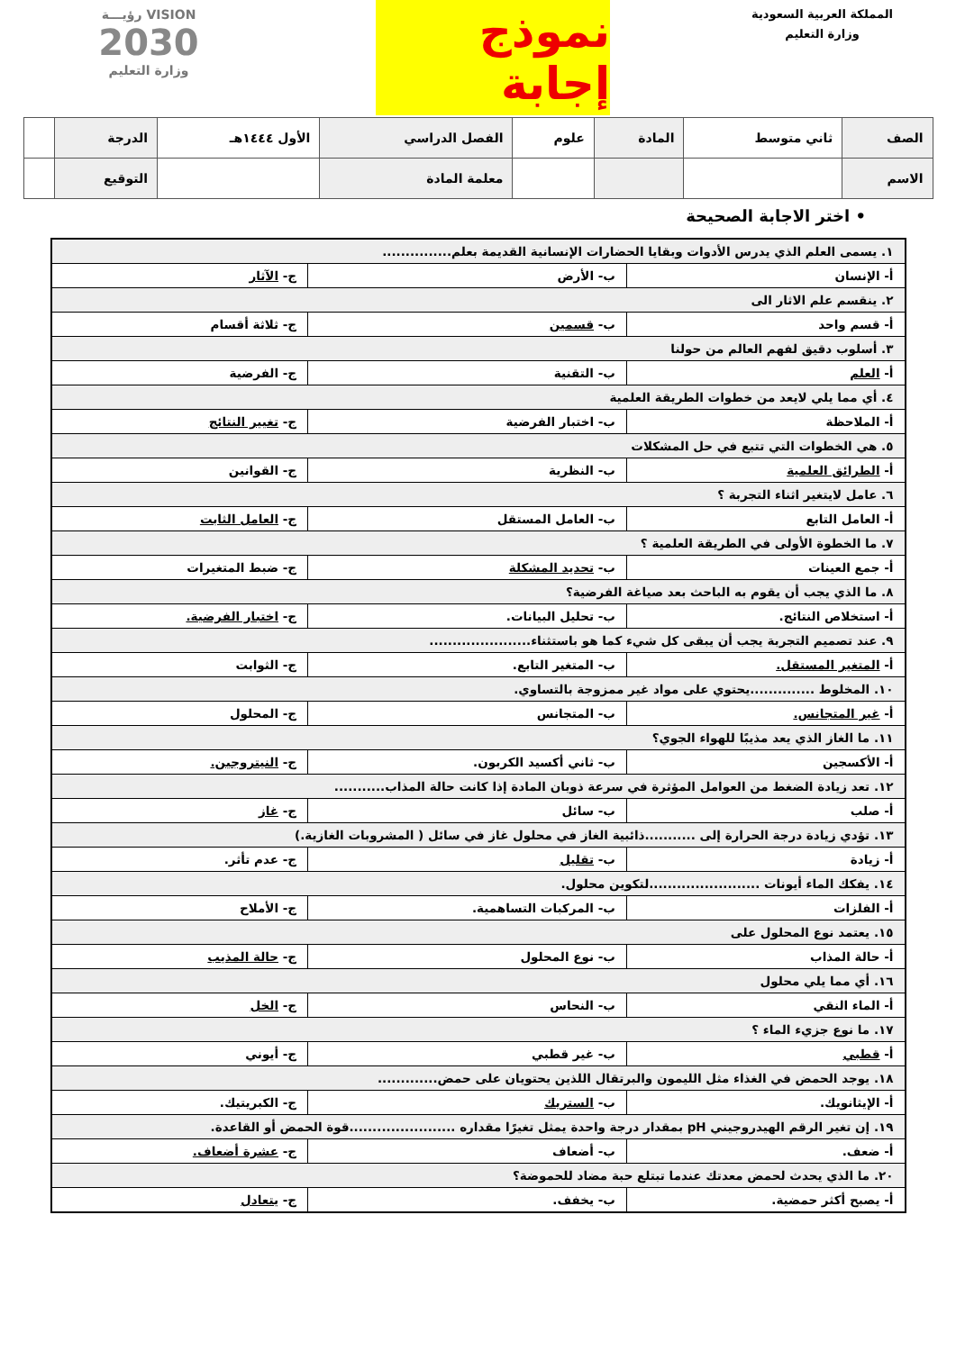المملكة العربية السعودية
وزارة التعليم
نموذج إجابة
VISION رؤيـــة
2030
وزارة التعليم
| الصف | ثاني متوسط | المادة | علوم | الفصل الدراسي | الأول ١٤٤٤هـ | الدرجة | |
| الاسم | | | | معلمة المادة | | التوقيع | |
• اختر الاجابة الصحيحة
| ١. يسمى العلم الذي يدرس الأدوات وبقايا الحضارات الإنسانية القديمة بعلم............... | | |
| أ- الإنسان | ب- الأرض | ج- الآثار |
| ٢. ينقسم علم الاثار الى | | |
| أ- قسم واحد | ب- قسمين | ج- ثلاثة أقسام |
| ٣. أسلوب دقيق لفهم العالم من حولنا | | |
| أ- العلم | ب- التقنية | ج- الفرضية |
| ٤. أي مما يلي لايعد من خطوات الطريقة العلمية | | |
| أ- الملاحظة | ب- اختبار الفرضية | ج- تغيير النتائج |
| ٥. هي الخطوات التي تتبع في حل المشكلات | | |
| أ- الطرائق العلمية | ب- النظرية | ج- القوانين |
| ٦. عامل لايتغير اثناء التجربة ؟ | | |
| أ- العامل التابع | ب- العامل المستقل | ج- العامل الثابت |
| ٧. ما الخطوة الأولى في الطريقة العلمية ؟ | | |
| أ- جمع العينات | ب- تحديد المشكلة | ج- ضبط المتغيرات |
| ٨. ما الذي يجب أن يقوم به الباحث بعد صياغة الفرضية؟ | | |
| أ- استخلاص النتائج. | ب- تحليل البيانات. | ج- اختبار الفرضية. |
| ٩. عند تصميم التجربة يجب أن يبقى كل شيء كما هو باستثناء...................... | | |
| أ- المتغير المستقل. | ب- المتغير التابع. | ج- الثوابت |
| ١٠. المخلوط ..............يحتوي على مواد غير ممزوجة بالتساوي. | | |
| أ- غير المتجانس. | ب- المتجانس | ج- المحلول |
| ١١. ما الغاز الذي يعد مذيبًا للهواء الجوي؟ | | |
| أ- الأكسجين | ب- ثاني أكسيد الكربون. | ج- النيتروجين. |
| ١٢. تعد زيادة الضغط من العوامل المؤثرة في سرعة ذوبان المادة إذا كانت حالة المذاب........... | | |
| أ- صلب | ب- سائل | ج- غاز |
| ١٣. تؤدي زيادة درجة الحرارة إلى ...........ذائبية الغاز في محلول غاز في سائل ( المشروبات الغازية.) | | |
| أ- زيادة | ب- تقليل | ج- عدم تأثر. |
| ١٤. يفكك الماء أيونات ........................لتكوين محلول. | | |
| أ- الفلزات | ب- المركبات التساهمية. | ج- الأملاح |
| ١٥. يعتمد نوع المحلول على | | |
| أ- حالة المذاب | ب- نوع المحلول | ج- حالة المذيب |
| ١٦. أي مما يلي محلول | | |
| أ- الماء النقي | ب- النحاس | ج- الخل |
| ١٧. ما نوع جزيء الماء ؟ | | |
| أ- قطبي | ب- غير قطبي | ج- أيوني |
| ١٨. يوجد الحمض في الغذاء مثل الليمون والبرتقال اللذين يحتويان على حمض............. | | |
| أ- الإيثانويك. | ب- الستريك | ج- الكبريتيك. |
| ١٩. إن تغير الرقم الهيدروجيني pH بمقدار درجة واحدة يمثل تغيرًا مقداره .......................قوة الحمض أو القاعدة. | | |
| أ- ضعف. | ب- أضعاف | ج- عشرة أضعاف. |
| ٢٠. ما الذي يحدث لحمض معدتك عندما تبتلع حبة مضاد للحموضة؟ | | |
| أ- يصبح أكثر حمضية. | ب- يخفف. | ج- يتعادل |